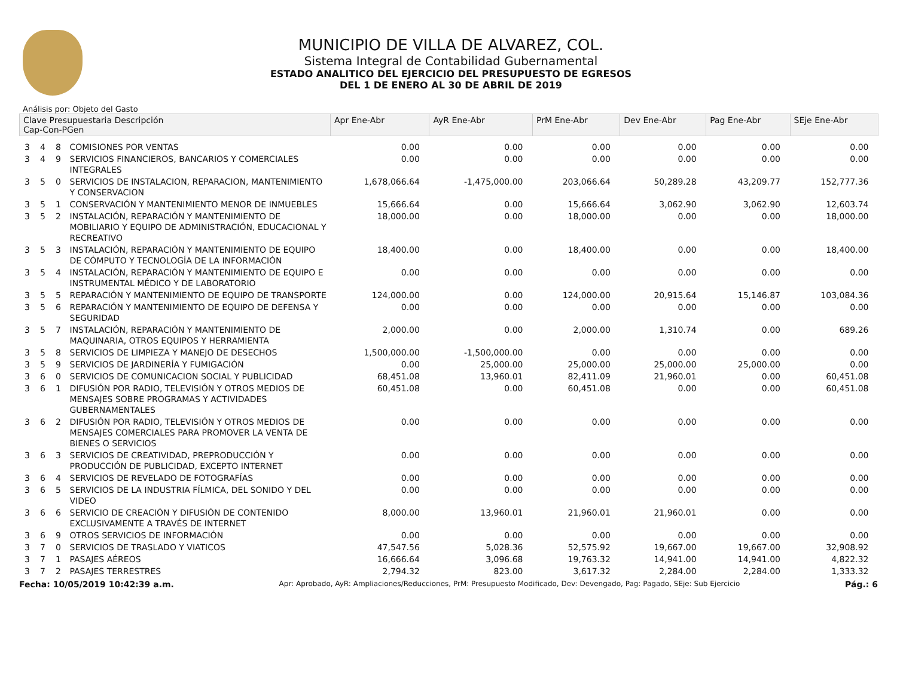MUNICIPIO DE VILLA DE ALVAREZ, COL.
Sistema Integral de Contabilidad Gubernamental
ESTADO ANALITICO DEL EJERCICIO DEL PRESUPUESTO DE EGRESOS
DEL 1 DE ENERO AL 30 DE ABRIL DE 2019
Análisis por: Objeto del Gasto
| Clave Presupuestaria Descripción Cap-Con-PGen | | | | Apr Ene-Abr | AyR Ene-Abr | PrM Ene-Abr | Dev Ene-Abr | Pag Ene-Abr | SEje Ene-Abr |
| --- | --- | --- | --- | --- | --- | --- | --- | --- | --- |
| 3 | 4 | 8 | COMISIONES POR VENTAS | 0.00 | 0.00 | 0.00 | 0.00 | 0.00 | 0.00 |
| 3 | 4 | 9 | SERVICIOS FINANCIEROS, BANCARIOS Y COMERCIALES INTEGRALES | 0.00 | 0.00 | 0.00 | 0.00 | 0.00 | 0.00 |
| 3 | 5 | 0 | SERVICIOS DE INSTALACION, REPARACION, MANTENIMIENTO Y CONSERVACION | 1,678,066.64 | -1,475,000.00 | 203,066.64 | 50,289.28 | 43,209.77 | 152,777.36 |
| 3 | 5 | 1 | CONSERVACIÓN Y MANTENIMIENTO MENOR DE INMUEBLES | 15,666.64 | 0.00 | 15,666.64 | 3,062.90 | 3,062.90 | 12,603.74 |
| 3 | 5 | 2 | INSTALACIÓN, REPARACIÓN Y MANTENIMIENTO DE MOBILIARIO Y EQUIPO DE ADMINISTRACIÓN, EDUCACIONAL Y RECREATIVO | 18,000.00 | 0.00 | 18,000.00 | 0.00 | 0.00 | 18,000.00 |
| 3 | 5 | 3 | INSTALACIÓN, REPARACIÓN Y MANTENIMIENTO DE EQUIPO DE CÓMPUTO Y TECNOLOGÍA DE LA INFORMACIÓN | 18,400.00 | 0.00 | 18,400.00 | 0.00 | 0.00 | 18,400.00 |
| 3 | 5 | 4 | INSTALACIÓN, REPARACIÓN Y MANTENIMIENTO DE EQUIPO E INSTRUMENTAL MÉDICO Y DE LABORATORIO | 0.00 | 0.00 | 0.00 | 0.00 | 0.00 | 0.00 |
| 3 | 5 | 5 | REPARACIÓN Y MANTENIMIENTO DE EQUIPO DE TRANSPORTE | 124,000.00 | 0.00 | 124,000.00 | 20,915.64 | 15,146.87 | 103,084.36 |
| 3 | 5 | 6 | REPARACIÓN Y MANTENIMIENTO DE EQUIPO DE DEFENSA Y SEGURIDAD | 0.00 | 0.00 | 0.00 | 0.00 | 0.00 | 0.00 |
| 3 | 5 | 7 | INSTALACIÓN, REPARACIÓN Y MANTENIMIENTO DE MAQUINARIA, OTROS EQUIPOS Y HERRAMIENTA | 2,000.00 | 0.00 | 2,000.00 | 1,310.74 | 0.00 | 689.26 |
| 3 | 5 | 8 | SERVICIOS DE LIMPIEZA Y MANEJO DE DESECHOS | 1,500,000.00 | -1,500,000.00 | 0.00 | 0.00 | 0.00 | 0.00 |
| 3 | 5 | 9 | SERVICIOS DE JARDINERÍA Y FUMIGACIÓN | 0.00 | 25,000.00 | 25,000.00 | 25,000.00 | 25,000.00 | 0.00 |
| 3 | 6 | 0 | SERVICIOS DE COMUNICACION SOCIAL Y PUBLICIDAD | 68,451.08 | 13,960.01 | 82,411.09 | 21,960.01 | 0.00 | 60,451.08 |
| 3 | 6 | 1 | DIFUSIÓN POR RADIO, TELEVISIÓN Y OTROS MEDIOS DE MENSAJES SOBRE PROGRAMAS Y ACTIVIDADES GUBERNAMENTALES | 60,451.08 | 0.00 | 60,451.08 | 0.00 | 0.00 | 60,451.08 |
| 3 | 6 | 2 | DIFUSIÓN POR RADIO, TELEVISIÓN Y OTROS MEDIOS DE MENSAJES COMERCIALES PARA PROMOVER LA VENTA DE BIENES O SERVICIOS | 0.00 | 0.00 | 0.00 | 0.00 | 0.00 | 0.00 |
| 3 | 6 | 3 | SERVICIOS DE CREATIVIDAD, PREPRODUCCIÓN Y PRODUCCIÓN DE PUBLICIDAD, EXCEPTO INTERNET | 0.00 | 0.00 | 0.00 | 0.00 | 0.00 | 0.00 |
| 3 | 6 | 4 | SERVICIOS DE REVELADO DE FOTOGRAFÍAS | 0.00 | 0.00 | 0.00 | 0.00 | 0.00 | 0.00 |
| 3 | 6 | 5 | SERVICIOS DE LA INDUSTRIA FÍLMICA, DEL SONIDO Y DEL VIDEO | 0.00 | 0.00 | 0.00 | 0.00 | 0.00 | 0.00 |
| 3 | 6 | 6 | SERVICIO DE CREACIÓN Y DIFUSIÓN DE CONTENIDO EXCLUSIVAMENTE A TRAVÉS DE INTERNET | 8,000.00 | 13,960.01 | 21,960.01 | 21,960.01 | 0.00 | 0.00 |
| 3 | 6 | 9 | OTROS SERVICIOS DE INFORMACIÓN | 0.00 | 0.00 | 0.00 | 0.00 | 0.00 | 0.00 |
| 3 | 7 | 0 | SERVICIOS DE TRASLADO Y VIATICOS | 47,547.56 | 5,028.36 | 52,575.92 | 19,667.00 | 19,667.00 | 32,908.92 |
| 3 | 7 | 1 | PASAJES AÉREOS | 16,666.64 | 3,096.68 | 19,763.32 | 14,941.00 | 14,941.00 | 4,822.32 |
| 3 | 7 | 2 | PASAJES TERRESTRES | 2,794.32 | 823.00 | 3,617.32 | 2,284.00 | 2,284.00 | 1,333.32 |
Fecha: 10/05/2019 10:42:39 a.m. Apr: Aprobado, AyR: Ampliaciones/Reducciones, PrM: Presupuesto Modificado, Dev: Devengado, Pag: Pagado, SEje: Sub Ejercicio Pág.: 6